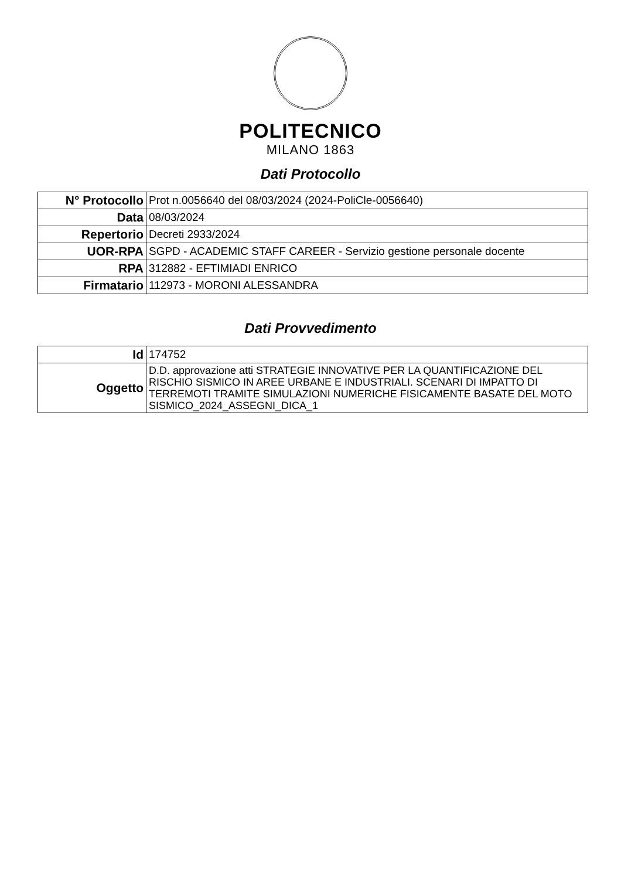POLITECNICO
MILANO 1863
Dati Protocollo
| N° Protocollo | Prot n.0056640 del 08/03/2024 (2024-PoliCle-0056640) |
| Data | 08/03/2024 |
| Repertorio | Decreti 2933/2024 |
| UOR-RPA | SGPD - ACADEMIC STAFF CAREER - Servizio gestione personale docente |
| RPA | 312882 - EFTIMIADI ENRICO |
| Firmatario | 112973 - MORONI ALESSANDRA |
Dati Provvedimento
| Id | 174752 |
| Oggetto | D.D. approvazione atti STRATEGIE INNOVATIVE PER LA QUANTIFICAZIONE DEL RISCHIO SISMICO IN AREE URBANE E INDUSTRIALI. SCENARI DI IMPATTO DI TERREMOTI TRAMITE SIMULAZIONI NUMERICHE FISICAMENTE BASATE DEL MOTO SISMICO_2024_ASSEGNI_DICA_1 |